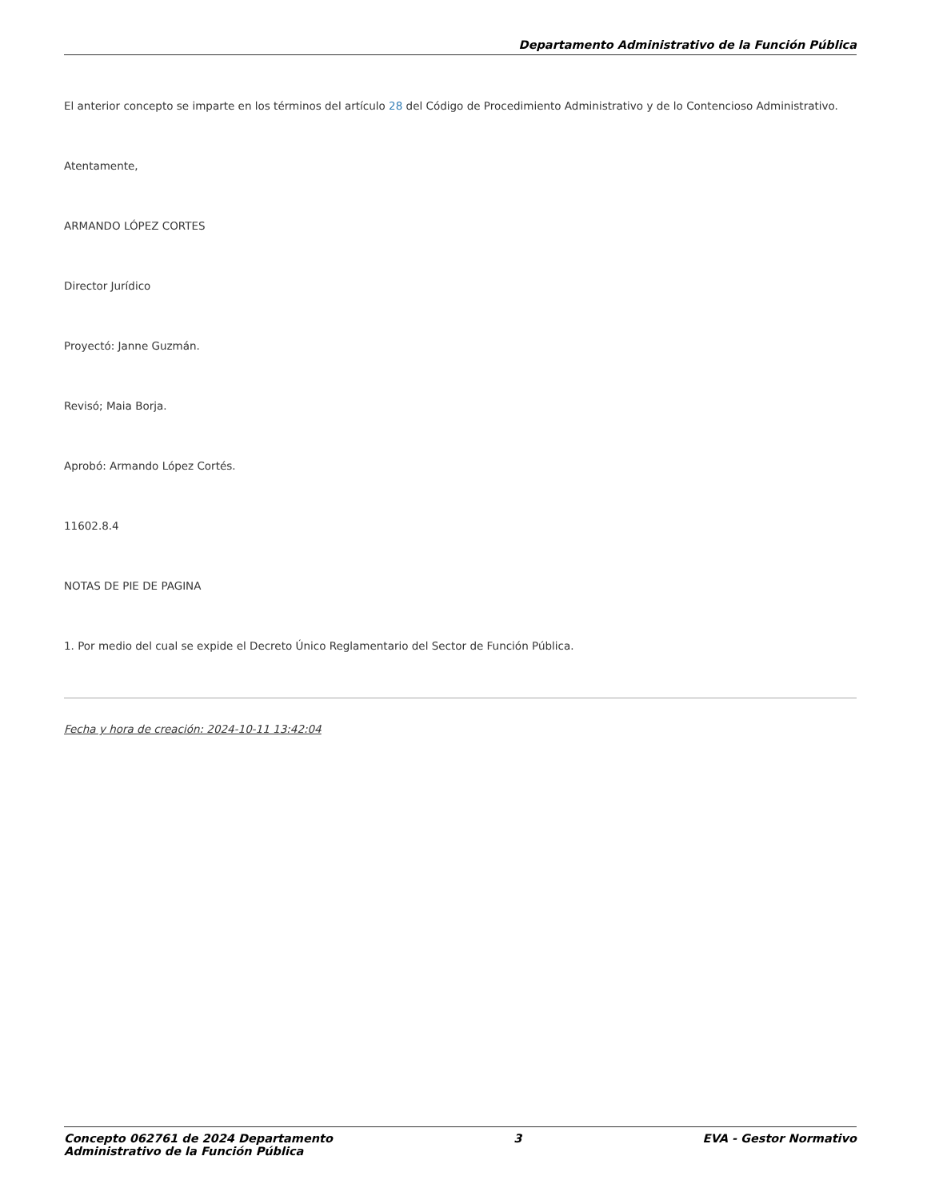Departamento Administrativo de la Función Pública
El anterior concepto se imparte en los términos del artículo 28 del Código de Procedimiento Administrativo y de lo Contencioso Administrativo.
Atentamente,
ARMANDO LÓPEZ CORTES
Director Jurídico
Proyectó: Janne Guzmán.
Revisó; Maia Borja.
Aprobó: Armando López Cortés.
11602.8.4
NOTAS DE PIE DE PAGINA
1. Por medio del cual se expide el Decreto Único Reglamentario del Sector de Función Pública.
Fecha y hora de creación: 2024-10-11 13:42:04
Concepto 062761 de 2024 Departamento
Administrativo de la Función Pública
3 EVA - Gestor Normativo